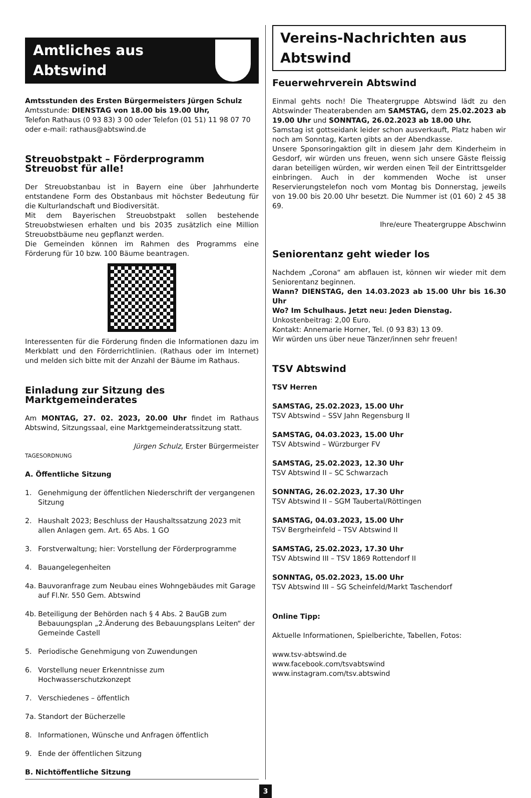Amtliches aus Abtswind
Amtsstunden des Ersten Bürgermeisters Jürgen Schulz
Amtsstunde: DIENSTAG von 18.00 bis 19.00 Uhr,
Telefon Rathaus (0 93 83) 3 00 oder Telefon (01 51) 11 98 07 70
oder e-mail: rathaus@abtswind.de
Streuobstpakt – Förderprogramm Streuobst für alle!
Der Streuobstanbau ist in Bayern eine über Jahrhunderte entstandene Form des Obstanbaus mit höchster Bedeutung für die Kulturlandschaft und Biodiversität.
Mit dem Bayerischen Streuobstpakt sollen bestehende Streuobstwiesen erhalten und bis 2035 zusätzlich eine Million Streuobstbäume neu gepflanzt werden.
Die Gemeinden können im Rahmen des Programms eine Förderung für 10 bzw. 100 Bäume beantragen.
Interessenten für die Förderung finden die Informationen dazu im Merkblatt und den Förderrichtlinien. (Rathaus oder im Internet) und melden sich bitte mit der Anzahl der Bäume im Rathaus.
Einladung zur Sitzung des Marktgemeinderates
Am MONTAG, 27. 02. 2023, 20.00 Uhr findet im Rathaus Abtswind, Sitzungssaal, eine Marktgemeinderatssitzung statt.
Jürgen Schulz, Erster Bürgermeister
TAGESORDNUNG
A. Öffentliche Sitzung
1. Genehmigung der öffentlichen Niederschrift der vergangenen Sitzung
2. Haushalt 2023; Beschluss der Haushaltssatzung 2023 mit allen Anlagen gem. Art. 65 Abs. 1 GO
3. Forstverwaltung; hier: Vorstellung der Förderprogramme
4. Bauangelegenheiten
4a. Bauvoranfrage zum Neubau eines Wohngebäudes mit Garage auf Fl.Nr. 550 Gem. Abtswind
4b. Beteiligung der Behörden nach § 4 Abs. 2 BauGB zum Bebauungsplan „2.Änderung des Bebauungsplans Leiten“ der Gemeinde Castell
5. Periodische Genehmigung von Zuwendungen
6. Vorstellung neuer Erkenntnisse zum Hochwasserschutzkonzept
7. Verschiedenes – öffentlich
7a. Standort der Bücherzelle
8. Informationen, Wünsche und Anfragen öffentlich
9. Ende der öffentlichen Sitzung
B. Nichtöffentliche Sitzung
Vereins-Nachrichten aus Abtswind
Feuerwehrverein Abtswind
Einmal gehts noch! Die Theatergruppe Abtswind lädt zu den Abtswinder Theaterabenden am SAMSTAG, dem 25.02.2023 ab 19.00 Uhr und SONNTAG, 26.02.2023 ab 18.00 Uhr.
Samstag ist gottseidank leider schon ausverkauft, Platz haben wir noch am Sonntag, Karten gibts an der Abendkasse.
Unsere Sponsoringaktion gilt in diesem Jahr dem Kinderheim in Gesdorf, wir würden uns freuen, wenn sich unsere Gäste fleissig daran beteiligen würden, wir werden einen Teil der Eintrittsgelder einbringen. Auch in der kommenden Woche ist unser Reservierungstelefon noch vom Montag bis Donnerstag, jeweils von 19.00 bis 20.00 Uhr besetzt. Die Nummer ist (01 60) 2 45 38 69.
Ihre/eure Theatergruppe Abschwinn
Seniorentanz geht wieder los
Nachdem „Corona“ am abflauen ist, können wir wieder mit dem Seniorentanz beginnen.
Wann? DIENSTAG, den 14.03.2023 ab 15.00 Uhr bis 16.30 Uhr
Wo? Im Schulhaus. Jetzt neu: Jeden Dienstag.
Unkostenbeitrag: 2,00 Euro.
Kontakt: Annemarie Horner, Tel. (0 93 83) 13 09.
Wir würden uns über neue Tänzer/innen sehr freuen!
TSV Abtswind
TSV Herren
SAMSTAG, 25.02.2023, 15.00 Uhr
TSV Abtswind – SSV Jahn Regensburg II
SAMSTAG, 04.03.2023, 15.00 Uhr
TSV Abtswind – Würzburger FV
SAMSTAG, 25.02.2023, 12.30 Uhr
TSV Abtswind II – SC Schwarzach
SONNTAG, 26.02.2023, 17.30 Uhr
TSV Abtswind II – SGM Taubertal/Röttingen
SAMSTAG, 04.03.2023, 15.00 Uhr
TSV Bergrheinfeld – TSV Abtswind II
SAMSTAG, 25.02.2023, 17.30 Uhr
TSV Abtswind III – TSV 1869 Rottendorf II
SONNTAG, 05.02.2023, 15.00 Uhr
TSV Abtswind III – SG Scheinfeld/Markt Taschendorf
Online Tipp:
Aktuelle Informationen, Spielberichte, Tabellen, Fotos:
www.tsv-abtswind.de
www.facebook.com/tsvabtswind
www.instagram.com/tsv.abtswind
3